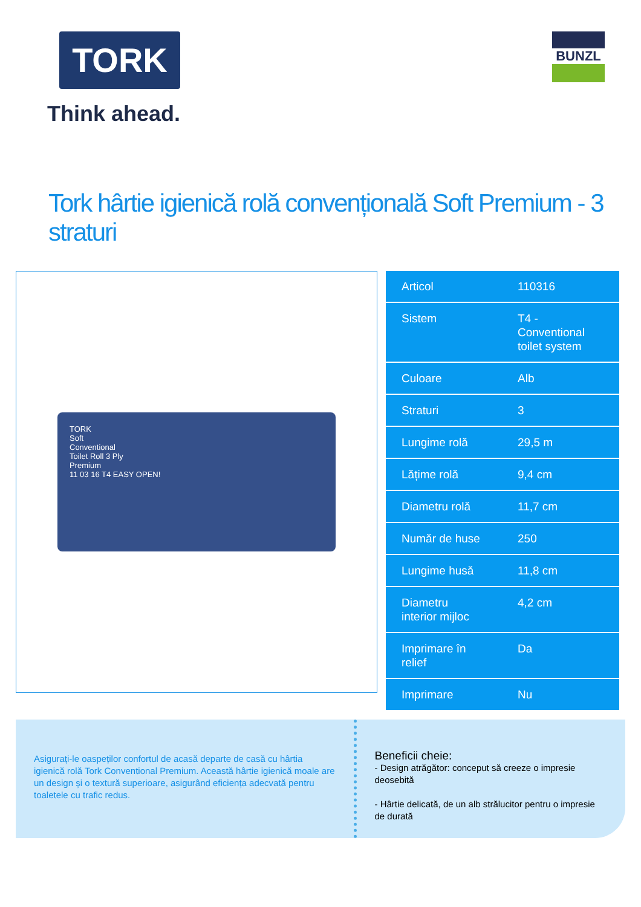TORK
Think ahead.
BUNZL
Tork hârtie igienică rolă convențională Soft Premium - 3 straturi
TORK
Soft
Conventional
Toilet Roll 3 Ply
Premium
11 03 16 T4 EASY OPEN!
| Articol | 110316 |
| Sistem | T4 - Conventional toilet system |
| Culoare | Alb |
| Straturi | 3 |
| Lungime rolă | 29,5 m |
| Lățime rolă | 9,4 cm |
| Diametru rolă | 11,7 cm |
| Număr de huse | 250 |
| Lungime husă | 11,8 cm |
| Diametru interior mijloc | 4,2 cm |
| Imprimare în relief | Da |
| Imprimare | Nu |
Asigurați-le oaspeților confortul de acasă departe de casă cu hârtia igienică rolă Tork Conventional Premium. Această hârtie igienică moale are un design și o textură superioare, asigurând eficiența adecvată pentru toaletele cu trafic redus.
Beneficii cheie:
- Design atrăgător: conceput să creeze o impresie deosebită
- Hârtie delicată, de un alb strălucitor pentru o impresie de durată